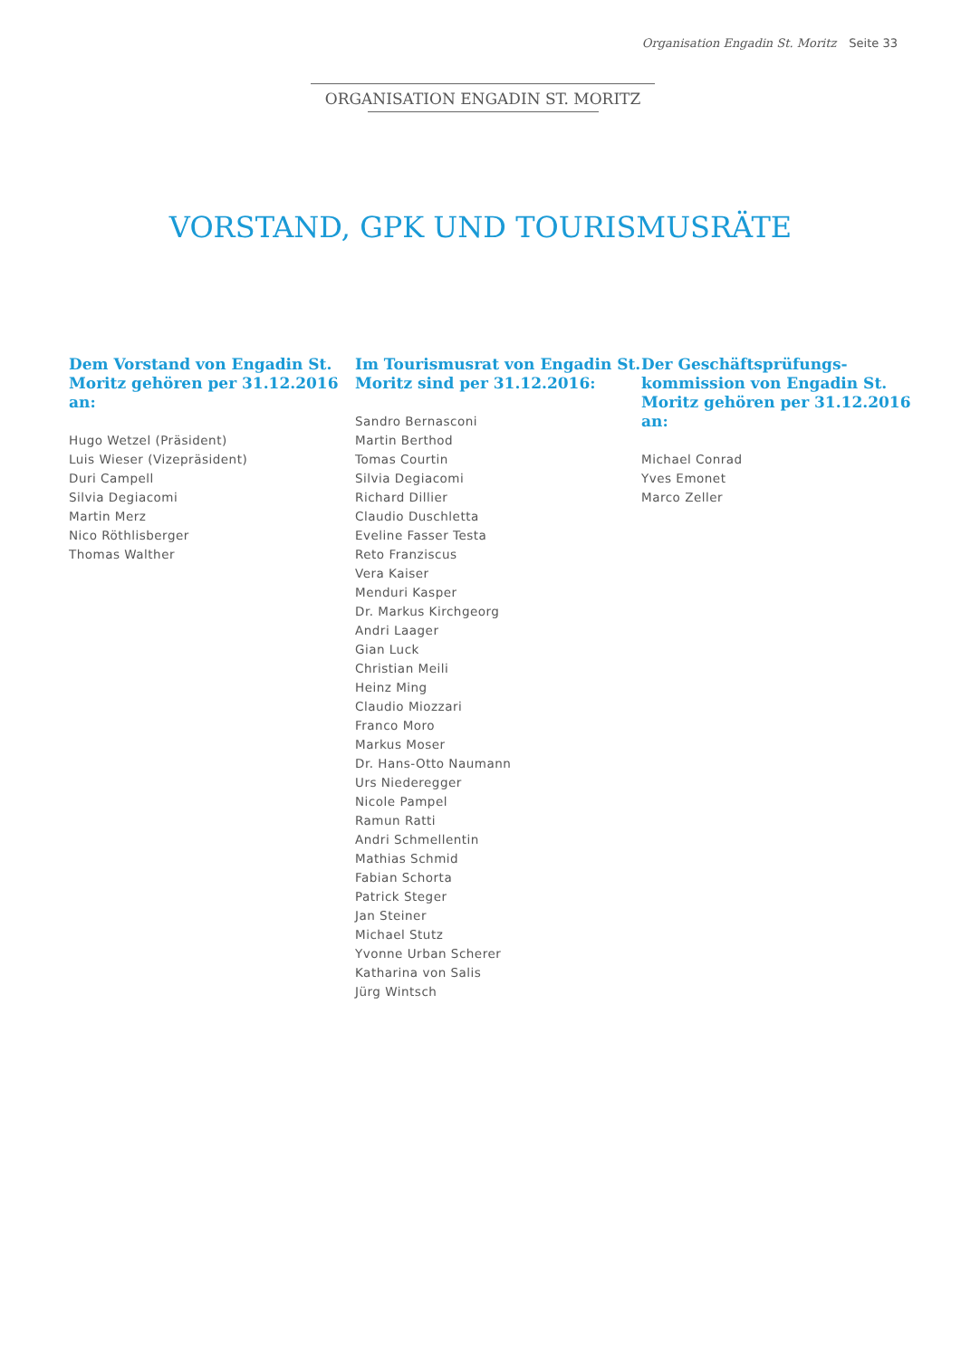Organisation Engadin St. Moritz Seite 33
ORGANISATION ENGADIN ST. MORITZ
VORSTAND, GPK UND TOURISMUSRÄTE
Dem Vorstand von Engadin St. Moritz gehören per 31.12.2016 an:
Hugo Wetzel (Präsident)
Luis Wieser (Vizepräsident)
Duri Campell
Silvia Degiacomi
Martin Merz
Nico Röthlisberger
Thomas Walther
Im Tourismusrat von Engadin St. Moritz sind per 31.12.2016:
Sandro Bernasconi
Martin Berthod
Tomas Courtin
Silvia Degiacomi
Richard Dillier
Claudio Duschletta
Eveline Fasser Testa
Reto Franziscus
Vera Kaiser
Menduri Kasper
Dr. Markus Kirchgeorg
Andri Laager
Gian Luck
Christian Meili
Heinz Ming
Claudio Miozzari
Franco Moro
Markus Moser
Dr. Hans-Otto Naumann
Urs Niederegger
Nicole Pampel
Ramun Ratti
Andri Schmellentin
Mathias Schmid
Fabian Schorta
Patrick Steger
Jan Steiner
Michael Stutz
Yvonne Urban Scherer
Katharina von Salis
Jürg Wintsch
Der Geschäftsprüfungs-kommission von Engadin St. Moritz gehören per 31.12.2016 an:
Michael Conrad
Yves Emonet
Marco Zeller